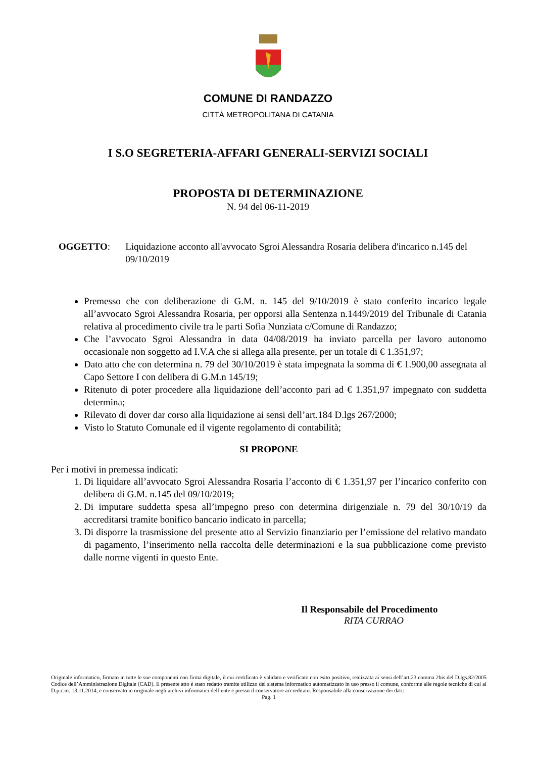COMUNE DI RANDAZZO
CITTÀ METROPOLITANA DI CATANIA
I S.O SEGRETERIA-AFFARI GENERALI-SERVIZI SOCIALI
PROPOSTA DI DETERMINAZIONE
N. 94 del 06-11-2019
OGGETTO: Liquidazione acconto all'avvocato Sgroi Alessandra Rosaria delibera d'incarico n.145 del 09/10/2019
Premesso che con deliberazione di G.M. n. 145 del 9/10/2019 è stato conferito incarico legale all’avvocato Sgroi Alessandra Rosaria, per opporsi alla Sentenza n.1449/2019 del Tribunale di Catania relativa al procedimento civile tra le parti Sofia Nunziata c/Comune di Randazzo;
Che l’avvocato Sgroi Alessandra in data 04/08/2019 ha inviato parcella per lavoro autonomo occasionale non soggetto ad I.V.A che si allega alla presente, per un totale di € 1.351,97;
Dato atto che con determina n. 79 del 30/10/2019 è stata impegnata la somma di € 1.900,00 assegnata al Capo Settore I con delibera di G.M.n 145/19;
Ritenuto di poter procedere alla liquidazione dell’acconto pari ad € 1.351,97 impegnato con suddetta determina;
Rilevato di dover dar corso alla liquidazione ai sensi dell’art.184 D.lgs 267/2000;
Visto lo Statuto Comunale ed il vigente regolamento di contabilità;
SI PROPONE
Per i motivi in premessa indicati:
1. Di liquidare all’avvocato Sgroi Alessandra Rosaria l’acconto di € 1.351,97 per l’incarico conferito con delibera di G.M. n.145 del 09/10/2019;
2. Di imputare suddetta spesa all’impegno preso con determina dirigenziale n. 79 del 30/10/19 da accreditarsi tramite bonifico bancario indicato in parcella;
3. Di disporre la trasmissione del presente atto al Servizio finanziario per l’emissione del relativo mandato di pagamento, l’inserimento nella raccolta delle determinazioni e la sua pubblicazione come previsto dalle norme vigenti in questo Ente.
Il Responsabile del Procedimento
RITA CURRAO
Originale informatico, firmato in tutte le sue componenti con firma digitale, il cui certificato è validato e verificato con esito positivo, realizzata ai sensi dell’art.23 comma 2bis del D.lgs.82/2005 Codice dell’Amministrazione Digitale (CAD). Il presente atto è stato redatto tramite utilizzo del sistema informatico automatizzato in uso presso il comune, conforme alle regole tecniche di cui al D.p.c.m. 13.11.2014, e conservato in originale negli archivi informatici dell’ente e presso il conservatore accreditato. Responsabile alla conservazione dei dati:
Pag. 1